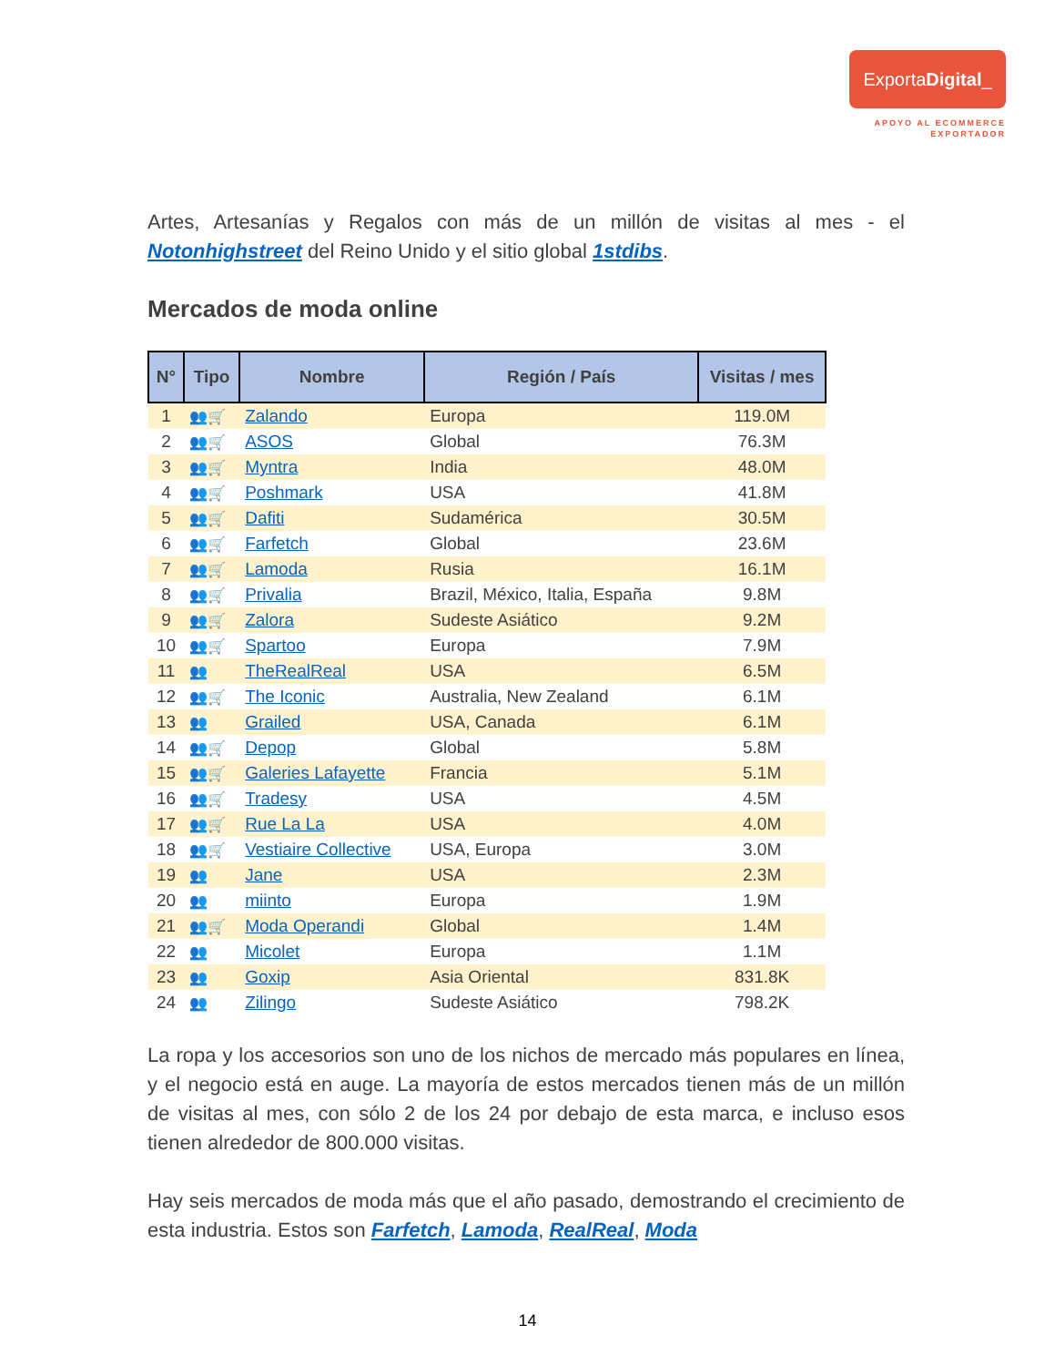ExportaDigital_
APOYO AL ECOMMERCE
EXPORTADOR
Artes, Artesanías y Regalos con más de un millón de visitas al mes - el Notonhighstreet del Reino Unido y el sitio global 1stdibs.
Mercados de moda online
| N° | Tipo | Nombre | Región / País | Visitas / mes |
| --- | --- | --- | --- | --- |
| 1 | 👥🛒 | Zalando | Europa | 119.0M |
| 2 | 👥🛒 | ASOS | Global | 76.3M |
| 3 | 👥🛒 | Myntra | India | 48.0M |
| 4 | 👥🛒 | Poshmark | USA | 41.8M |
| 5 | 👥🛒 | Dafiti | Sudamérica | 30.5M |
| 6 | 👥🛒 | Farfetch | Global | 23.6M |
| 7 | 👥🛒 | Lamoda | Rusia | 16.1M |
| 8 | 👥🛒 | Privalia | Brazil, México, Italia, España | 9.8M |
| 9 | 👥🛒 | Zalora | Sudeste Asiático | 9.2M |
| 10 | 👥🛒 | Spartoo | Europa | 7.9M |
| 11 | 👥 | TheRealReal | USA | 6.5M |
| 12 | 👥🛒 | The Iconic | Australia, New Zealand | 6.1M |
| 13 | 👥 | Grailed | USA, Canada | 6.1M |
| 14 | 👥🛒 | Depop | Global | 5.8M |
| 15 | 👥🛒 | Galeries Lafayette | Francia | 5.1M |
| 16 | 👥🛒 | Tradesy | USA | 4.5M |
| 17 | 👥🛒 | Rue La La | USA | 4.0M |
| 18 | 👥🛒 | Vestiaire Collective | USA, Europa | 3.0M |
| 19 | 👥 | Jane | USA | 2.3M |
| 20 | 👥 | miinto | Europa | 1.9M |
| 21 | 👥🛒 | Moda Operandi | Global | 1.4M |
| 22 | 👥 | Micolet | Europa | 1.1M |
| 23 | 👥 | Goxip | Asia Oriental | 831.8K |
| 24 | 👥 | Zilingo | Sudeste Asiático | 798.2K |
La ropa y los accesorios son uno de los nichos de mercado más populares en línea, y el negocio está en auge. La mayoría de estos mercados tienen más de un millón de visitas al mes, con sólo 2 de los 24 por debajo de esta marca, e incluso esos tienen alrededor de 800.000 visitas.
Hay seis mercados de moda más que el año pasado, demostrando el crecimiento de esta industria. Estos son Farfetch, Lamoda, RealReal, Moda
14